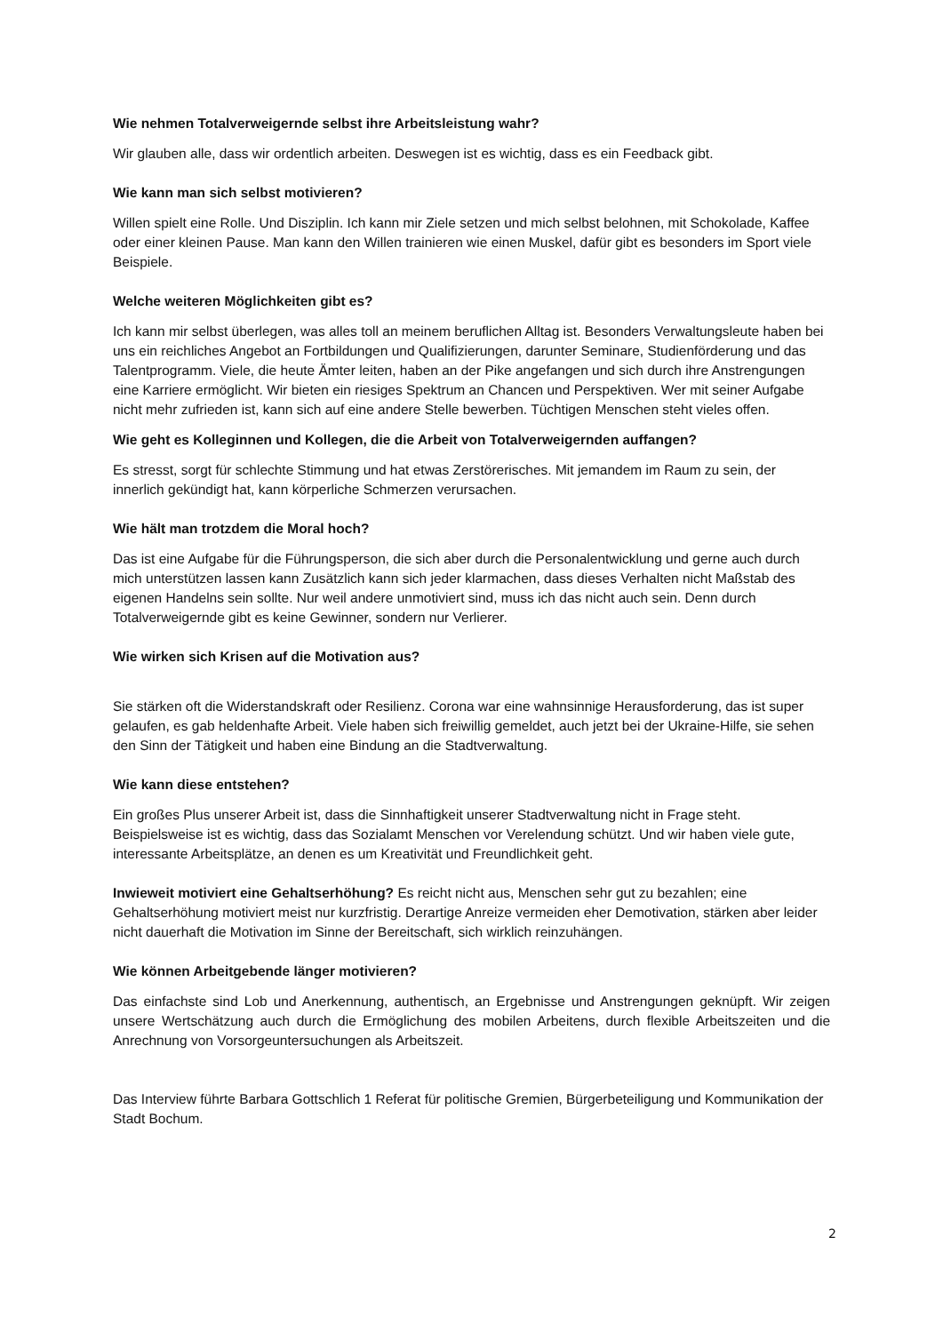Wie nehmen Totalverweigernde selbst ihre Arbeitsleistung wahr?
Wir glauben alle, dass wir ordentlich arbeiten. Deswegen ist es wichtig, dass es ein Feedback gibt.
Wie kann man sich selbst motivieren?
Willen spielt eine Rolle. Und Disziplin. Ich kann mir Ziele setzen und mich selbst belohnen, mit Schokolade, Kaffee oder einer kleinen Pause. Man kann den Willen trainieren wie einen Muskel, dafür gibt es besonders im Sport viele Beispiele.
Welche weiteren Möglichkeiten gibt es?
Ich kann mir selbst überlegen, was alles toll an meinem beruflichen Alltag ist. Besonders Verwaltungsleute haben bei uns ein reichliches Angebot an Fortbildungen und Qualifizierungen, darunter Seminare, Studienförderung und das Talentprogramm. Viele, die heute Ämter leiten, haben an der Pike angefangen und sich durch ihre Anstrengungen eine Karriere ermöglicht. Wir bieten ein riesiges Spektrum an Chancen und Perspektiven. Wer mit seiner Aufgabe nicht mehr zufrieden ist, kann sich auf eine andere Stelle bewerben. Tüchtigen Menschen steht vieles offen.
Wie geht es Kolleginnen und Kollegen, die die Arbeit von Totalverweigernden auffangen?
Es stresst, sorgt für schlechte Stimmung und hat etwas Zerstörerisches. Mit jemandem im Raum zu sein, der innerlich gekündigt hat, kann körperliche Schmerzen verursachen.
Wie hält man trotzdem die Moral hoch?
Das ist eine Aufgabe für die Führungsperson, die sich aber durch die Personalentwicklung und gerne auch durch mich unterstützen lassen kann Zusätzlich kann sich jeder klarmachen, dass dieses Verhalten nicht Maßstab des eigenen Handelns sein sollte. Nur weil andere unmotiviert sind, muss ich das nicht auch sein. Denn durch Totalverweigernde gibt es keine Gewinner, sondern nur Verlierer.
Wie wirken sich Krisen auf die Motivation aus?
Sie stärken oft die Widerstandskraft oder Resilienz. Corona war eine wahnsinnige Herausforderung, das ist super gelaufen, es gab heldenhafte Arbeit. Viele haben sich freiwillig gemeldet, auch jetzt bei der Ukraine-Hilfe, sie sehen den Sinn der Tätigkeit und haben eine Bindung an die Stadtverwaltung.
Wie kann diese entstehen?
Ein großes Plus unserer Arbeit ist, dass die Sinnhaftigkeit unserer Stadtverwaltung nicht in Frage steht. Beispielsweise ist es wichtig, dass das Sozialamt Menschen vor Verelendung schützt. Und wir haben viele gute, interessante Arbeitsplätze, an denen es um Kreativität und Freundlichkeit geht.
Inwieweit motiviert eine Gehaltserhöhung? Es reicht nicht aus, Menschen sehr gut zu bezahlen; eine Gehaltserhöhung motiviert meist nur kurzfristig. Derartige Anreize vermeiden eher Demotivation, stärken aber leider nicht dauerhaft die Motivation im Sinne der Bereitschaft, sich wirklich reinzuhängen.
Wie können Arbeitgebende länger motivieren?
Das einfachste sind Lob und Anerkennung, authentisch, an Ergebnisse und Anstrengungen geknüpft. Wir zeigen unsere Wertschätzung auch durch die Ermöglichung des mobilen Arbeitens, durch flexible Arbeitszeiten und die Anrechnung von Vorsorgeuntersuchungen als Arbeitszeit.
Das Interview führte Barbara Gottschlich 1 Referat für politische Gremien, Bürgerbeteiligung und Kommunikation der Stadt Bochum.
2